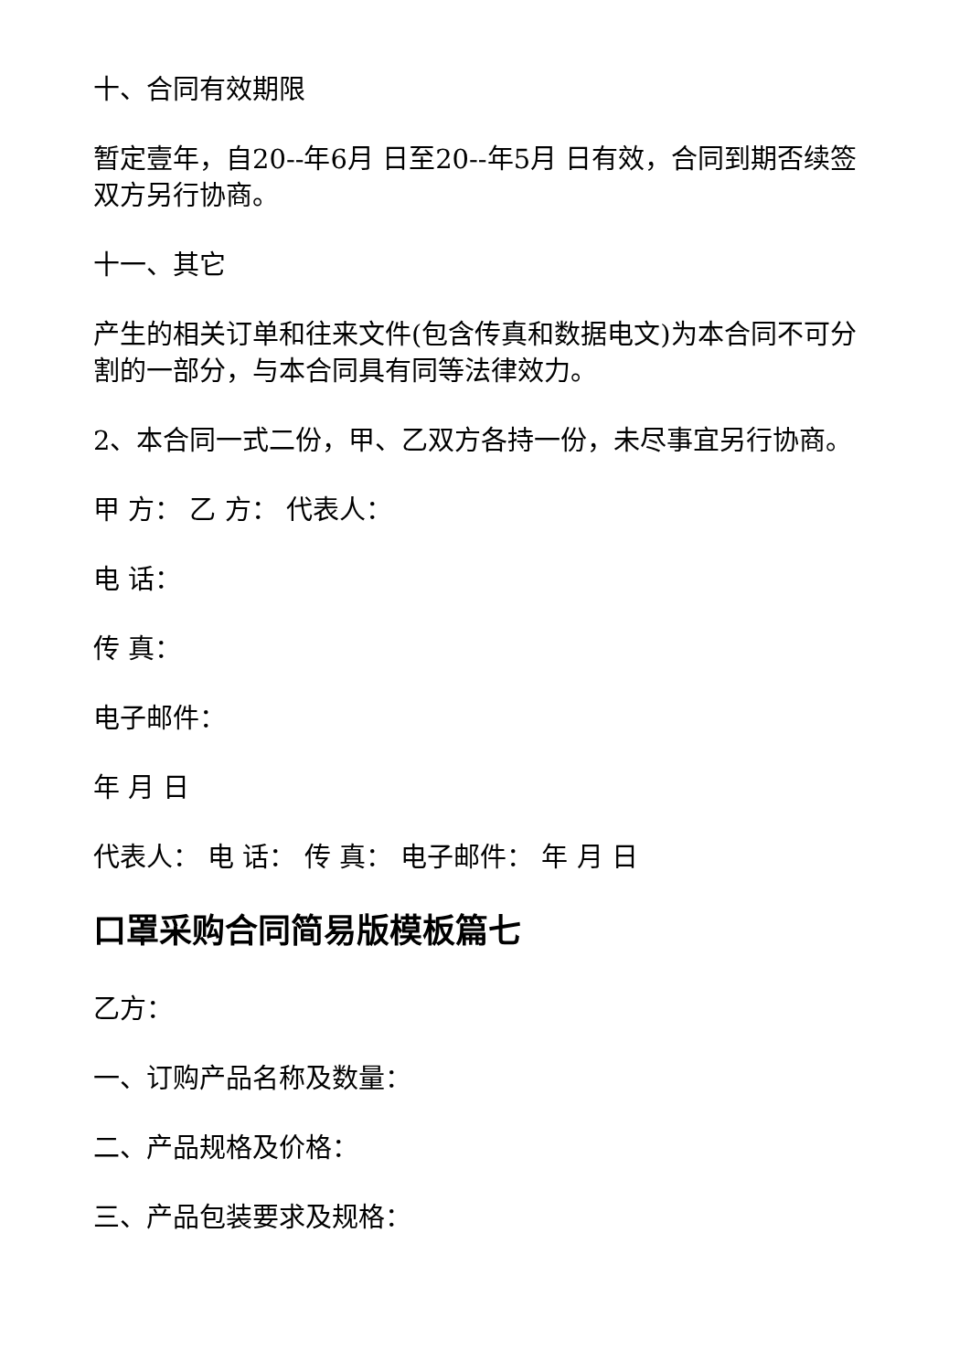十、合同有效期限
暂定壹年，自20--年6月 日至20--年5月 日有效，合同到期否续签双方另行协商。
十一、其它
产生的相关订单和往来文件(包含传真和数据电文)为本合同不可分割的一部分，与本合同具有同等法律效力。
2、本合同一式二份，甲、乙双方各持一份，未尽事宜另行协商。
甲 方： 乙 方： 代表人：
电 话：
传 真：
电子邮件：
年 月 日
代表人： 电 话： 传 真： 电子邮件： 年 月 日
口罩采购合同简易版模板篇七
乙方：
一、订购产品名称及数量：
二、产品规格及价格：
三、产品包装要求及规格：